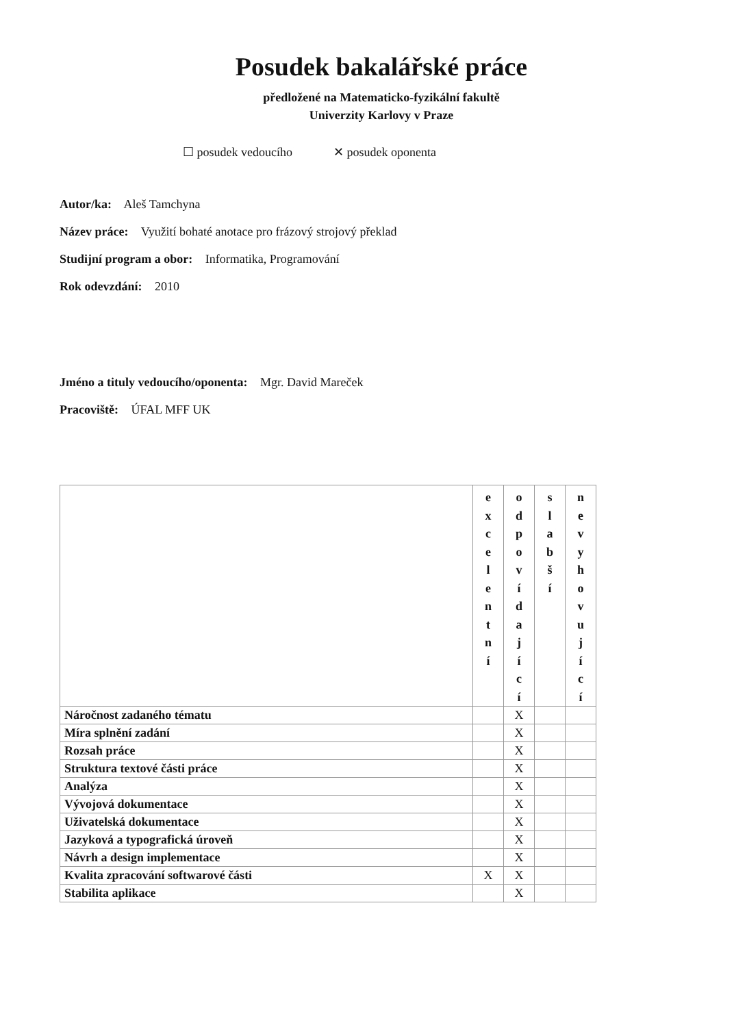Posudek bakalářské práce
předložené na Matematicko-fyzikální fakultě
Univerzity Karlovy v Praze
☐ posudek vedoucího ✕ posudek oponenta
Autor/ka: Aleš Tamchyna
Název práce: Využití bohaté anotace pro frázový strojový překlad
Studijní program a obor: Informatika, Programování
Rok odevzdání: 2010
Jméno a tituly vedoucího/oponenta: Mgr. David Mareček
Pracoviště: ÚFAL MFF UK
| | e x c e l e n t n í | o d p o v í d a j í c í | s l a b š í | n e v y h o v u j í c í |
| Náročnost zadaného tématu | | X | | |
| Míra splnění zadání | | X | | |
| Rozsah práce | | X | | |
| Struktura textové části práce | | X | | |
| Analýza | | X | | |
| Vývojová dokumentace | | X | | |
| Uživatelská dokumentace | | X | | |
| Jazyková a typografická úroveň | | X | | |
| Návrh a design implementace | | X | | |
| Kvalita zpracování softwarové části | X | X | | |
| Stabilita aplikace | | X | | |